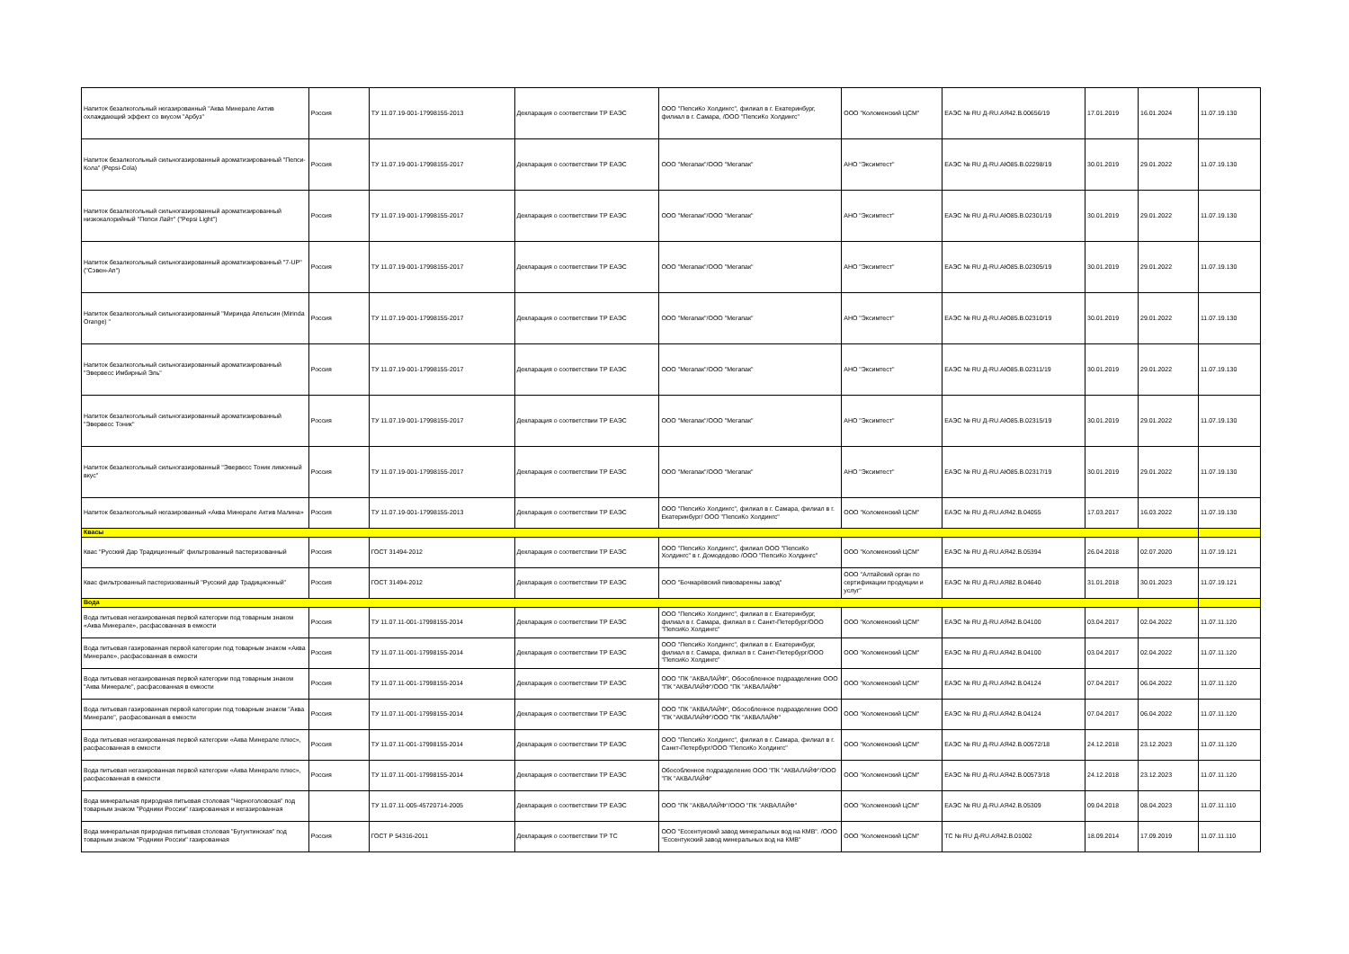| Напиток безалкогольный негазированный "Аква Минерале Актив охлаждающий эффект со вкусом "Арбуз" | Россия | ТУ 11.07.19-001-17998155-2013 | Декларация о соответствии ТР ЕАЭС | ООО "ПепсиКо Холдингс", филиал в г. Екатеринбург, филиал в г. Самара, /ООО "ПепсиКо Холдингс" | ООО "Коломенский ЦСМ" | ЕАЭС № RU Д-RU.АЯ42.В.00656/19 | 17.01.2019 | 16.01.2024 | 11.07.19.130 |
| Напиток безалкогольный сильногазированный ароматизированный "Пепси-Кола" (Pepsi-Cola) | Россия | ТУ 11.07.19-001-17998155-2017 | Декларация о соответствии ТР ЕАЭС | ООО "Мегапак"/ООО "Мегапак" | АНО "Эксимтест" | ЕАЭС № RU Д-RU.АЮ85.В.02298/19 | 30.01.2019 | 29.01.2022 | 11.07.19.130 |
| Напиток безалкогольный сильногазированный ароматизированный низкокалорийный "Пепси Лайт" ("Pepsi Light") | Россия | ТУ 11.07.19-001-17998155-2017 | Декларация о соответствии ТР ЕАЭС | ООО "Мегапак"/ООО "Мегапак" | АНО "Эксимтест" | ЕАЭС № RU Д-RU.АЮ85.В.02301/19 | 30.01.2019 | 29.01.2022 | 11.07.19.130 |
| Напиток безалкогольный сильногазированный ароматизированный "7-UP" ("Сэвен-Ап") | Россия | ТУ 11.07.19-001-17998155-2017 | Декларация о соответствии ТР ЕАЭС | ООО "Мегапак"/ООО "Мегапак" | АНО "Эксимтест" | ЕАЭС № RU Д-RU.АЮ85.В.02305/19 | 30.01.2019 | 29.01.2022 | 11.07.19.130 |
| Напиток безалкогольный сильногазированный "Миринда Апельсин (Mirinda Orange) " | Россия | ТУ 11.07.19-001-17998155-2017 | Декларация о соответствии ТР ЕАЭС | ООО "Мегапак"/ООО "Мегапак" | АНО "Эксимтест" | ЕАЭС № RU Д-RU.АЮ85.В.02310/19 | 30.01.2019 | 29.01.2022 | 11.07.19.130 |
| Напиток безалкогольный сильногазированный ароматизированный "Эвервесс Имбирный Эль" | Россия | ТУ 11.07.19-001-17998155-2017 | Декларация о соответствии ТР ЕАЭС | ООО "Мегапак"/ООО "Мегапак" | АНО "Эксимтест" | ЕАЭС № RU Д-RU.АЮ85.В.02311/19 | 30.01.2019 | 29.01.2022 | 11.07.19.130 |
| Напиток безалкогольный сильногазированный ароматизированный "Эвервесс Тоник" | Россия | ТУ 11.07.19-001-17998155-2017 | Декларация о соответствии ТР ЕАЭС | ООО "Мегапак"/ООО "Мегапак" | АНО "Эксимтест" | ЕАЭС № RU Д-RU.АЮ85.В.02315/19 | 30.01.2019 | 29.01.2022 | 11.07.19.130 |
| Напиток безалкогольный сильногазированный "Эвервесс Тоник лимонный вкус" | Россия | ТУ 11.07.19-001-17998155-2017 | Декларация о соответствии ТР ЕАЭС | ООО "Мегапак"/ООО "Мегапак" | АНО "Эксимтест" | ЕАЭС № RU Д-RU.АЮ85.В.02317/19 | 30.01.2019 | 29.01.2022 | 11.07.19.130 |
| Напиток безалкогольный негазированный «Аква Минерале Актив Малина» | Россия | ТУ 11.07.19-001-17998155-2013 | Декларация о соответствии ТР ЕАЭС | ООО "ПепсиКо Холдингс", филиал в г. Самара, филиал в г. Екатеринбург/ ООО "ПепсиКо Холдингс" | ООО "Коломенский ЦСМ" | ЕАЭС № RU Д-RU.АЯ42.В.04055 | 17.03.2017 | 16.03.2022 | 11.07.19.130 |
| Квасы | | | | | | | | | |
| Квас "Русский Дар Традиционный" фильтрованный пастеризованный | Россия | ГОСТ 31494-2012 | Декларация о соответствии ТР ЕАЭС | ООО "ПепсиКо Холдингс", филиал ООО "ПепсиКо Холдингс" в г. Домодедово /ООО "ПепсиКо Холдингс" | ООО "Коломенский ЦСМ" | ЕАЭС № RU Д-RU.АЯ42.В.05394 | 26.04.2018 | 02.07.2020 | 11.07.19.121 |
| Квас фильтрованный пастеризованный "Русский дар Традиционный" | Россия | ГОСТ 31494-2012 | Декларация о соответствии ТР ЕАЭС | ООО "Бочкарёвский пивоваренны завод" | ООО "Алтайский орган по сертификации продукции и услуг" | ЕАЭС № RU Д-RU.АЯ82.В.04640 | 31.01.2018 | 30.01.2023 | 11.07.19.121 |
| Вода | | | | | | | | | |
| Вода питьевая негазированная первой категории под товарным знаком «Аква Минерале», расфасованная в емкости | Россия | ТУ 11.07.11-001-17998155-2014 | Декларация о соответствии ТР ЕАЭС | ООО "ПепсиКо Холдингс", филиал в г. Екатеринбург, филиал в г. Самара, филиал в г. Санкт-Петербург/ООО "ПепсиКо Холдингс" | ООО "Коломенский ЦСМ" | ЕАЭС № RU Д-RU.АЯ42.В.04100 | 03.04.2017 | 02.04.2022 | 11.07.11.120 |
| Вода питьевая газированная первой категории под товарным знаком «Аква Минерале», расфасованная в емкости | Россия | ТУ 11.07.11-001-17998155-2014 | Декларация о соответствии ТР ЕАЭС | ООО "ПепсиКо Холдингс", филиал в г. Екатеринбург, филиал в г. Самара, филиал в г. Санкт-Петербург/ООО "ПепсиКо Холдингс" | ООО "Коломенский ЦСМ" | ЕАЭС № RU Д-RU.АЯ42.В.04100 | 03.04.2017 | 02.04.2022 | 11.07.11.120 |
| Вода питьевая негазированная первой категории под товарным знаком "Аква Минерале", расфасованная в емкости | Россия | ТУ 11.07.11-001-17998155-2014 | Декларация о соответствии ТР ЕАЭС | ООО "ПК "АКВАЛАЙФ", Обособленное подразделение ООО "ПК "АКВАЛАЙФ"/ООО "ПК "АКВАЛАЙФ" | ООО "Коломенский ЦСМ" | ЕАЭС № RU Д-RU.АЯ42.В.04124 | 07.04.2017 | 06.04.2022 | 11.07.11.120 |
| Вода питьевая газированная первой категории под товарным знаком "Аква Минерале", расфасованная в емкости | Россия | ТУ 11.07.11-001-17998155-2014 | Декларация о соответствии ТР ЕАЭС | ООО "ПК "АКВАЛАЙФ", Обособленное подразделение ООО "ПК "АКВАЛАЙФ"/ООО "ПК "АКВАЛАЙФ" | ООО "Коломенский ЦСМ" | ЕАЭС № RU Д-RU.АЯ42.В.04124 | 07.04.2017 | 06.04.2022 | 11.07.11.120 |
| Вода питьевая негазированная первой категории «Аква Минерале плюс», расфасованная в емкости | Россия | ТУ 11.07.11-001-17998155-2014 | Декларация о соответствии ТР ЕАЭС | ООО "ПепсиКо Холдингс", филиал в г. Самара, филиал в г. Санкт-Петербург/ООО "ПепсиКо Холдингс" | ООО "Коломенский ЦСМ" | ЕАЭС № RU Д-RU.АЯ42.В.00572/18 | 24.12.2018 | 23.12.2023 | 11.07.11.120 |
| Вода питьевая негазированная первой категории «Аква Минерале плюс», расфасованная в емкости | Россия | ТУ 11.07.11-001-17998155-2014 | Декларация о соответствии ТР ЕАЭС | Обособленное подразделение ООО "ПК "АКВАЛАЙФ"/ООО "ПК "АКВАЛАЙФ" | ООО "Коломенский ЦСМ" | ЕАЭС № RU Д-RU.АЯ42.В.00573/18 | 24.12.2018 | 23.12.2023 | 11.07.11.120 |
| Вода минеральная природная питьевая столовая "Черноголовская" под товарным знаком "Родники России" газированная и негазированная | | ТУ 11.07.11-005-45720714-2005 | Декларация о соответствии ТР ЕАЭС | ООО "ПК "АКВАЛАЙФ"/ООО "ПК "АКВАЛАЙФ" | ООО "Коломенский ЦСМ" | ЕАЭС № RU Д-RU.АЯ42.В.05309 | 09.04.2018 | 08.04.2023 | 11.07.11.110 |
| Вода минеральная природная питьевая столовая "Бугунтинская" под товарным знаком "Родники России" газированная | Россия | ГОСТ Р 54316-2011 | Декларация о соответствии ТР ТС | ООО "Ессентукский завод минеральных вод на КМВ". /ООО "Ессентукский завод минеральных вод на КМВ" | ООО "Коломенский ЦСМ" | ТС № RU Д-RU.АЯ42.В.01002 | 18.09.2014 | 17.09.2019 | 11.07.11.110 |